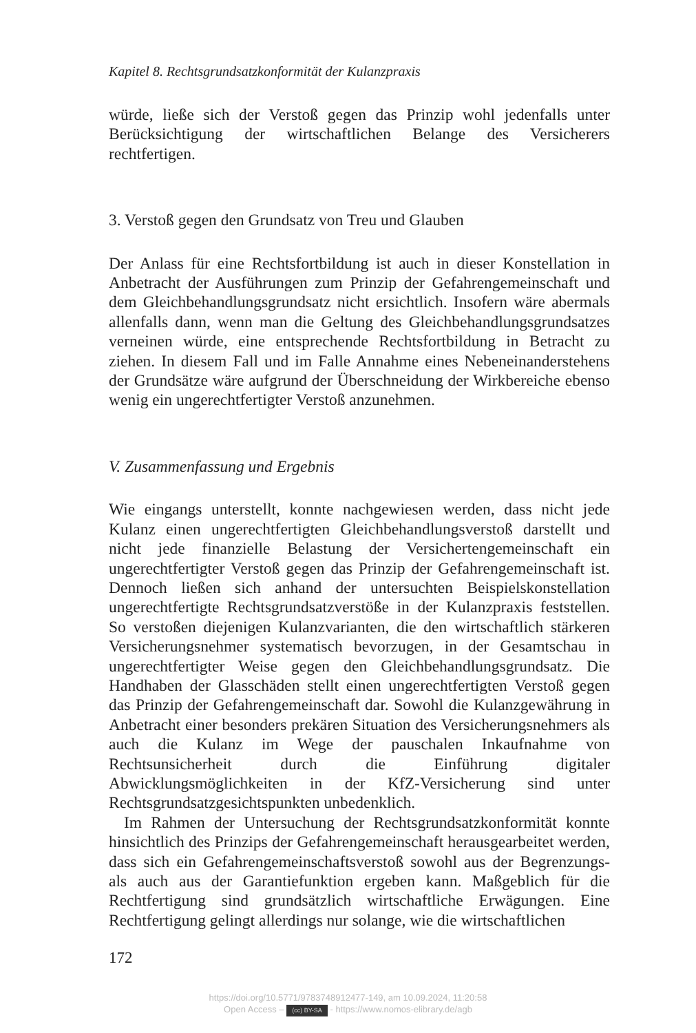Kapitel 8. Rechtsgrundsatzkonformität der Kulanzpraxis
würde, ließe sich der Verstoß gegen das Prinzip wohl jedenfalls unter Berücksichtigung der wirtschaftlichen Belange des Versicherers rechtfertigen.
3. Verstoß gegen den Grundsatz von Treu und Glauben
Der Anlass für eine Rechtsfortbildung ist auch in dieser Konstellation in Anbetracht der Ausführungen zum Prinzip der Gefahrengemeinschaft und dem Gleichbehandlungsgrundsatz nicht ersichtlich. Insofern wäre abermals allenfalls dann, wenn man die Geltung des Gleichbehandlungsgrundsatzes verneinen würde, eine entsprechende Rechtsfortbildung in Betracht zu ziehen. In diesem Fall und im Falle Annahme eines Nebeneinanderstehens der Grundsätze wäre aufgrund der Überschneidung der Wirkbereiche ebenso wenig ein ungerechtfertigter Verstoß anzunehmen.
V. Zusammenfassung und Ergebnis
Wie eingangs unterstellt, konnte nachgewiesen werden, dass nicht jede Kulanz einen ungerechtfertigten Gleichbehandlungsverstoß darstellt und nicht jede finanzielle Belastung der Versichertengemeinschaft ein ungerechtfertigter Verstoß gegen das Prinzip der Gefahrengemeinschaft ist. Dennoch ließen sich anhand der untersuchten Beispielskonstellation ungerechtfertigte Rechtsgrundsatzverstöße in der Kulanzpraxis feststellen. So verstoßen diejenigen Kulanzvarianten, die den wirtschaftlich stärkeren Versicherungsnehmer systematisch bevorzugen, in der Gesamtschau in ungerechtfertigter Weise gegen den Gleichbehandlungsgrundsatz. Die Handhaben der Glasschäden stellt einen ungerechtfertigten Verstoß gegen das Prinzip der Gefahrengemeinschaft dar. Sowohl die Kulanzgewährung in Anbetracht einer besonders prekären Situation des Versicherungsnehmers als auch die Kulanz im Wege der pauschalen Inkaufnahme von Rechtsunsicherheit durch die Einführung digitaler Abwicklungsmöglichkeiten in der KfZ-Versicherung sind unter Rechtsgrundsatzgesichtspunkten unbedenklich.
Im Rahmen der Untersuchung der Rechtsgrundsatzkonformität konnte hinsichtlich des Prinzips der Gefahrengemeinschaft herausgearbeitet werden, dass sich ein Gefahrengemeinschaftsverstoß sowohl aus der Begrenzungs- als auch aus der Garantiefunktion ergeben kann. Maßgeblich für die Rechtfertigung sind grundsätzlich wirtschaftliche Erwägungen. Eine Rechtfertigung gelingt allerdings nur solange, wie die wirtschaftlichen
172
https://doi.org/10.5771/9783748912477-149, am 10.09.2024, 11:20:58
Open Access – (cc) BY-SA - https://www.nomos-elibrary.de/agb